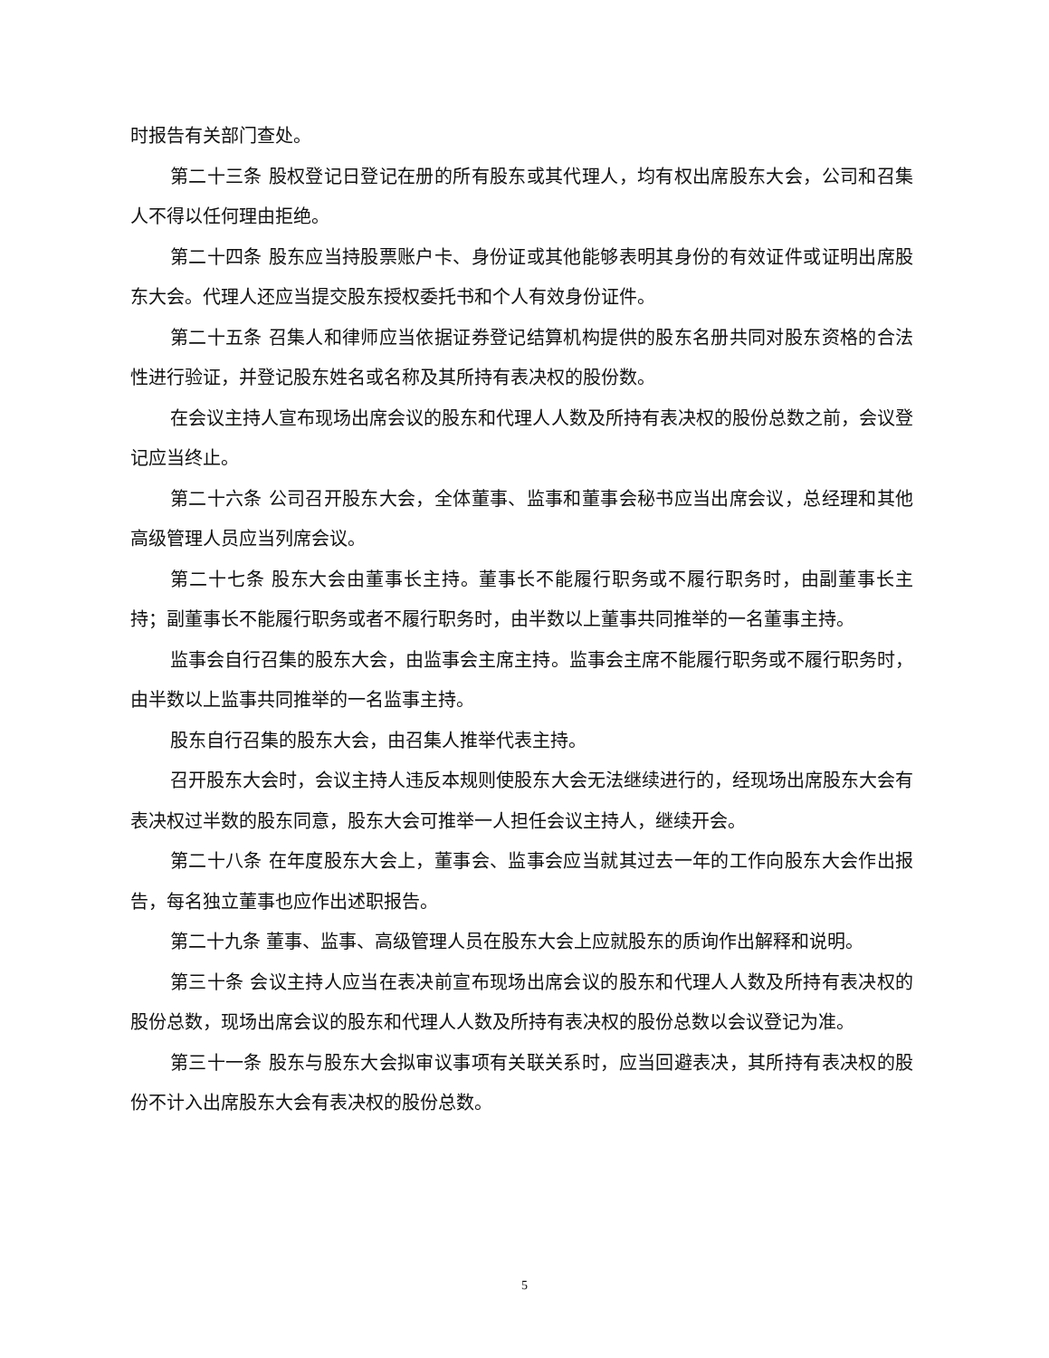时报告有关部门查处。
第二十三条 股权登记日登记在册的所有股东或其代理人，均有权出席股东大会，公司和召集人不得以任何理由拒绝。
第二十四条 股东应当持股票账户卡、身份证或其他能够表明其身份的有效证件或证明出席股东大会。代理人还应当提交股东授权委托书和个人有效身份证件。
第二十五条 召集人和律师应当依据证券登记结算机构提供的股东名册共同对股东资格的合法性进行验证，并登记股东姓名或名称及其所持有表决权的股份数。
在会议主持人宣布现场出席会议的股东和代理人人数及所持有表决权的股份总数之前，会议登记应当终止。
第二十六条 公司召开股东大会，全体董事、监事和董事会秘书应当出席会议，总经理和其他高级管理人员应当列席会议。
第二十七条 股东大会由董事长主持。董事长不能履行职务或不履行职务时，由副董事长主持；副董事长不能履行职务或者不履行职务时，由半数以上董事共同推举的一名董事主持。
监事会自行召集的股东大会，由监事会主席主持。监事会主席不能履行职务或不履行职务时，由半数以上监事共同推举的一名监事主持。
股东自行召集的股东大会，由召集人推举代表主持。
召开股东大会时，会议主持人违反本规则使股东大会无法继续进行的，经现场出席股东大会有表决权过半数的股东同意，股东大会可推举一人担任会议主持人，继续开会。
第二十八条 在年度股东大会上，董事会、监事会应当就其过去一年的工作向股东大会作出报告，每名独立董事也应作出述职报告。
第二十九条 董事、监事、高级管理人员在股东大会上应就股东的质询作出解释和说明。
第三十条 会议主持人应当在表决前宣布现场出席会议的股东和代理人人数及所持有表决权的股份总数，现场出席会议的股东和代理人人数及所持有表决权的股份总数以会议登记为准。
第三十一条 股东与股东大会拟审议事项有关联关系时，应当回避表决，其所持有表决权的股份不计入出席股东大会有表决权的股份总数。
5